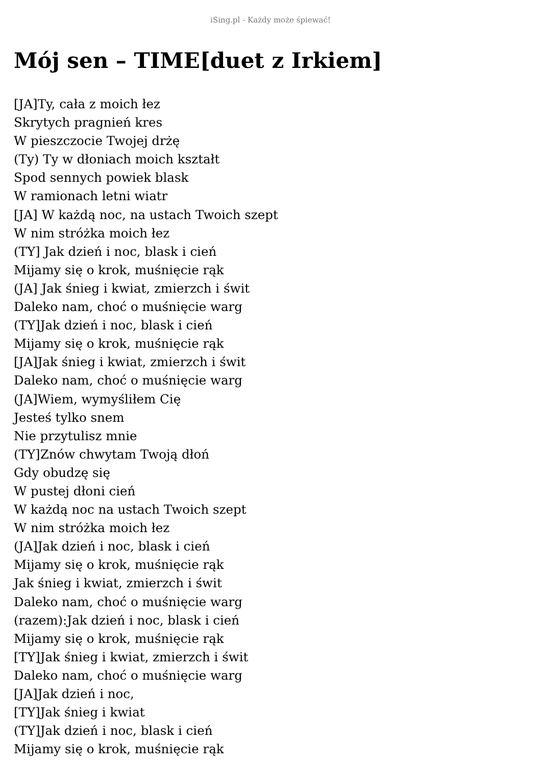iSing.pl - Każdy może śpiewać!
Mój sen – TIME[duet z Irkiem]
[JA]Ty, cała z moich łez
Skrytych pragnień kres
W pieszczocie Twojej drżę
(Ty) Ty w dłoniach moich kształt
Spod sennych powiek blask
W ramionach letni wiatr
[JA] W każdą noc, na ustach Twoich szept
W nim stróżka moich łez
(TY] Jak dzień i noc, blask i cień
Mijamy się o krok, muśnięcie rąk
(JA] Jak śnieg i kwiat, zmierzch i świt
Daleko nam, choć o muśnięcie warg
(TY]Jak dzień i noc, blask i cień
Mijamy się o krok, muśnięcie rąk
[JA]Jak śnieg i kwiat, zmierzch i świt
Daleko nam, choć o muśnięcie warg
(JA]Wiem, wymyśliłem Cię
Jesteś tylko snem
Nie przytulisz mnie
(TY]Znów chwytam Twoją dłoń
Gdy obudzę się
W pustej dłoni cień
W każdą noc na ustach Twoich szept
W nim stróżka moich łez
(JA]Jak dzień i noc, blask i cień
Mijamy się o krok, muśnięcie rąk
Jak śnieg i kwiat, zmierzch i świt
Daleko nam, choć o muśnięcie warg
(razem):Jak dzień i noc, blask i cień
Mijamy się o krok, muśnięcie rąk
[TY]Jak śnieg i kwiat, zmierzch i świt
Daleko nam, choć o muśnięcie warg
[JA]Jak dzień i noc,
[TY]Jak śnieg i kwiat
(TY]Jak dzień i noc, blask i cień
Mijamy się o krok, muśnięcie rąk